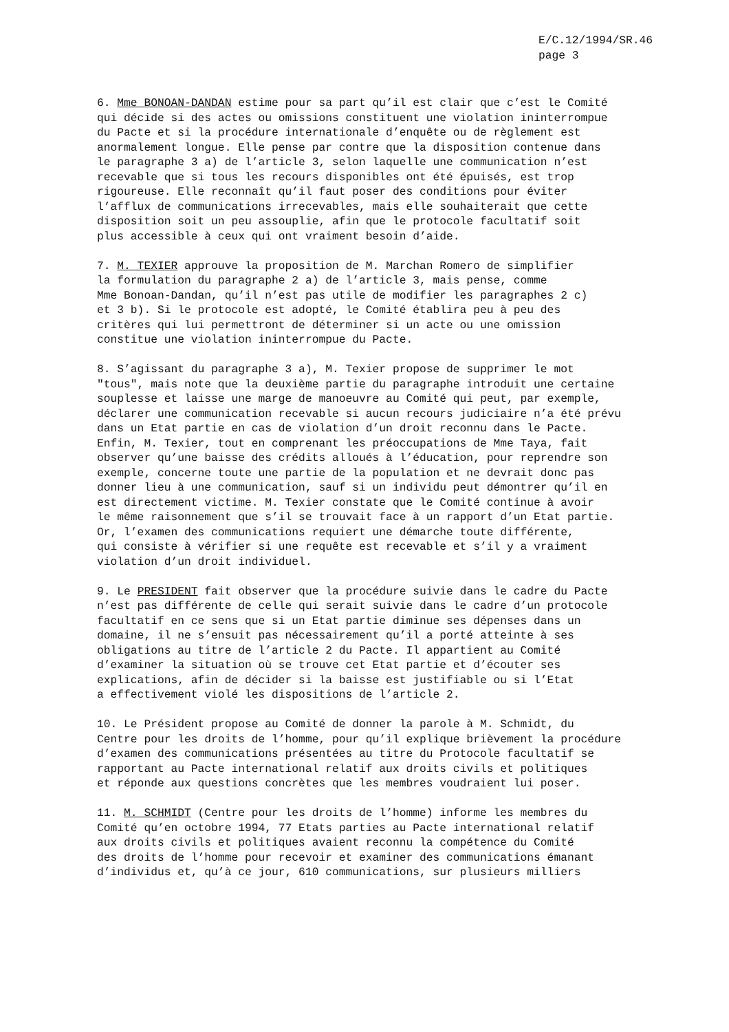E/C.12/1994/SR.46
page 3
6. Mme BONOAN-DANDAN estime pour sa part qu’il est clair que c’est le Comité qui décide si des actes ou omissions constituent une violation ininterrompue du Pacte et si la procédure internationale d’enquête ou de règlement est anormalement longue. Elle pense par contre que la disposition contenue dans le paragraphe 3 a) de l’article 3, selon laquelle une communication n’est recevable que si tous les recours disponibles ont été épuisés, est trop rigoureuse. Elle reconnaît qu’il faut poser des conditions pour éviter l’afflux de communications irrecevables, mais elle souhaiterait que cette disposition soit un peu assouplie, afin que le protocole facultatif soit plus accessible à ceux qui ont vraiment besoin d’aide.
7. M. TEXIER approuve la proposition de M. Marchan Romero de simplifier la formulation du paragraphe 2 a) de l’article 3, mais pense, comme Mme Bonoan-Dandan, qu’il n’est pas utile de modifier les paragraphes 2 c) et 3 b). Si le protocole est adopté, le Comité établira peu à peu des critères qui lui permettront de déterminer si un acte ou une omission constitue une violation ininterrompue du Pacte.
8. S’agissant du paragraphe 3 a), M. Texier propose de supprimer le mot "tous", mais note que la deuxième partie du paragraphe introduit une certaine souplesse et laisse une marge de manoeuvre au Comité qui peut, par exemple, déclarer une communication recevable si aucun recours judiciaire n’a été prévu dans un Etat partie en cas de violation d’un droit reconnu dans le Pacte. Enfin, M. Texier, tout en comprenant les préoccupations de Mme Taya, fait observer qu’une baisse des crédits alloués à l’éducation, pour reprendre son exemple, concerne toute une partie de la population et ne devrait donc pas donner lieu à une communication, sauf si un individu peut démontrer qu’il en est directement victime. M. Texier constate que le Comité continue à avoir le même raisonnement que s’il se trouvait face à un rapport d’un Etat partie. Or, l’examen des communications requiert une démarche toute différente, qui consiste à vérifier si une requête est recevable et s’il y a vraiment violation d’un droit individuel.
9. Le PRESIDENT fait observer que la procédure suivie dans le cadre du Pacte n’est pas différente de celle qui serait suivie dans le cadre d’un protocole facultatif en ce sens que si un Etat partie diminue ses dépenses dans un domaine, il ne s’ensuit pas nécessairement qu’il a porté atteinte à ses obligations au titre de l’article 2 du Pacte. Il appartient au Comité d’examiner la situation où se trouve cet Etat partie et d’écouter ses explications, afin de décider si la baisse est justifiable ou si l’Etat a effectivement violé les dispositions de l’article 2.
10. Le Président propose au Comité de donner la parole à M. Schmidt, du Centre pour les droits de l’homme, pour qu’il explique brièvement la procédure d’examen des communications présentées au titre du Protocole facultatif se rapportant au Pacte international relatif aux droits civils et politiques et réponde aux questions concrètes que les membres voudraient lui poser.
11. M. SCHMIDT (Centre pour les droits de l’homme) informe les membres du Comité qu’en octobre 1994, 77 Etats parties au Pacte international relatif aux droits civils et politiques avaient reconnu la compétence du Comité des droits de l’homme pour recevoir et examiner des communications émanant d’individus et, qu’à ce jour, 610 communications, sur plusieurs milliers